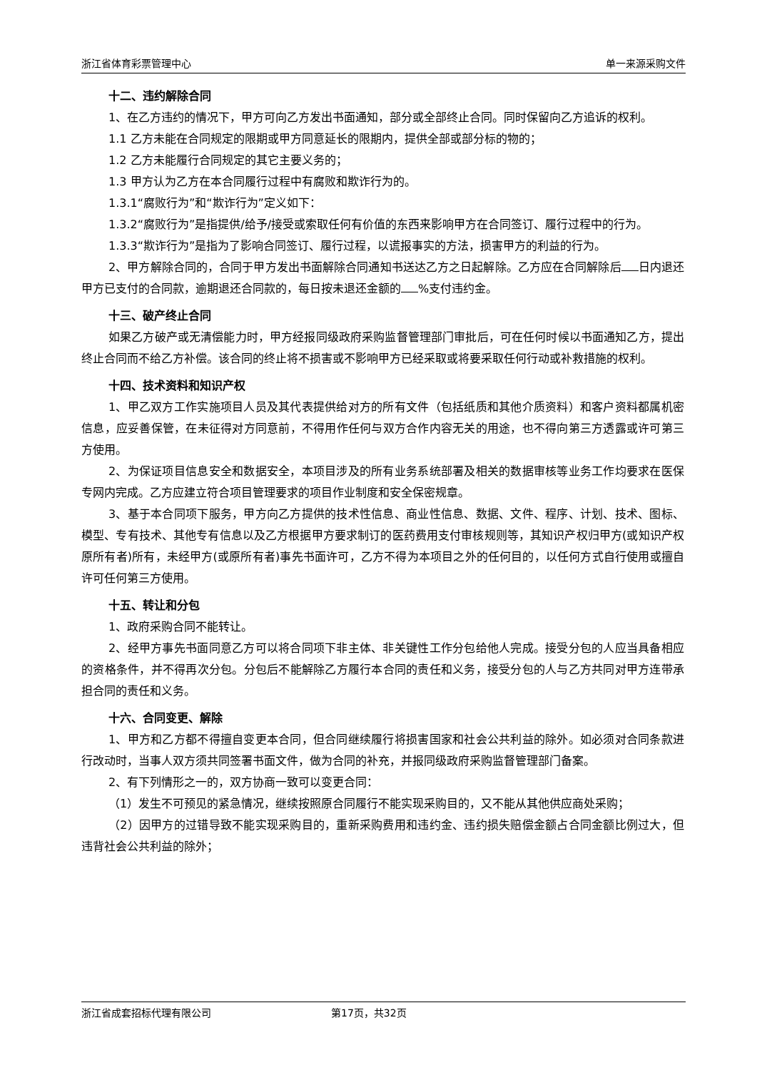浙江省体育彩票管理中心 单一来源采购文件
十二、违约解除合同
1、在乙方违约的情况下，甲方可向乙方发出书面通知，部分或全部终止合同。同时保留向乙方追诉的权利。
1.1 乙方未能在合同规定的限期或甲方同意延长的限期内，提供全部或部分标的物的；
1.2 乙方未能履行合同规定的其它主要义务的；
1.3 甲方认为乙方在本合同履行过程中有腐败和欺诈行为的。
1.3.1“腐败行为”和“欺诈行为”定义如下：
1.3.2“腐败行为”是指提供/给予/接受或索取任何有价值的东西来影响甲方在合同签订、履行过程中的行为。
1.3.3“欺诈行为”是指为了影响合同签订、履行过程，以谎报事实的方法，损害甲方的利益的行为。
2、甲方解除合同的，合同于甲方发出书面解除合同通知书送达乙方之日起解除。乙方应在合同解除后 日内退还甲方已支付的合同款，逾期退还合同款的，每日按未退还金额的 %支付违约金。
十三、破产终止合同
如果乙方破产或无清偿能力时，甲方经报同级政府采购监督管理部门审批后，可在任何时候以书面通知乙方，提出终止合同而不给乙方补偿。该合同的终止将不损害或不影响甲方已经采取或将要采取任何行动或补救措施的权利。
十四、技术资料和知识产权
1、甲乙双方工作实施项目人员及其代表提供给对方的所有文件（包括纸质和其他介质资料）和客户资料都属机密信息，应妥善保管，在未征得对方同意前，不得用作任何与双方合作内容无关的用途，也不得向第三方透露或许可第三方使用。
2、为保证项目信息安全和数据安全，本项目涉及的所有业务系统部署及相关的数据审核等业务工作均要求在医保专网内完成。乙方应建立符合项目管理要求的项目作业制度和安全保密规章。
3、基于本合同项下服务，甲方向乙方提供的技术性信息、商业性信息、数据、文件、程序、计划、技术、图标、模型、专有技术、其他专有信息以及乙方根据甲方要求制订的医药费用支付审核规则等，其知识产权归甲方(或知识产权原所有者)所有，未经甲方(或原所有者)事先书面许可，乙方不得为本项目之外的任何目的，以任何方式自行使用或擅自许可任何第三方使用。
十五、转让和分包
1、政府采购合同不能转让。
2、经甲方事先书面同意乙方可以将合同项下非主体、非关键性工作分包给他人完成。接受分包的人应当具备相应的资格条件，并不得再次分包。分包后不能解除乙方履行本合同的责任和义务，接受分包的人与乙方共同对甲方连带承担合同的责任和义务。
十六、合同变更、解除
1、甲方和乙方都不得擅自变更本合同，但合同继续履行将损害国家和社会公共利益的除外。如必须对合同条款进行改动时，当事人双方须共同签署书面文件，做为合同的补充，并报同级政府采购监督管理部门备案。
2、有下列情形之一的，双方协商一致可以变更合同：
（1）发生不可预见的紧急情况，继续按照原合同履行不能实现采购目的，又不能从其他供应商处采购；
（2）因甲方的过错导致不能实现采购目的，重新采购费用和违约金、违约损失赔偿金额占合同金额比例过大，但违背社会公共利益的除外；
浙江省成套招标代理有限公司 第17页，共32页